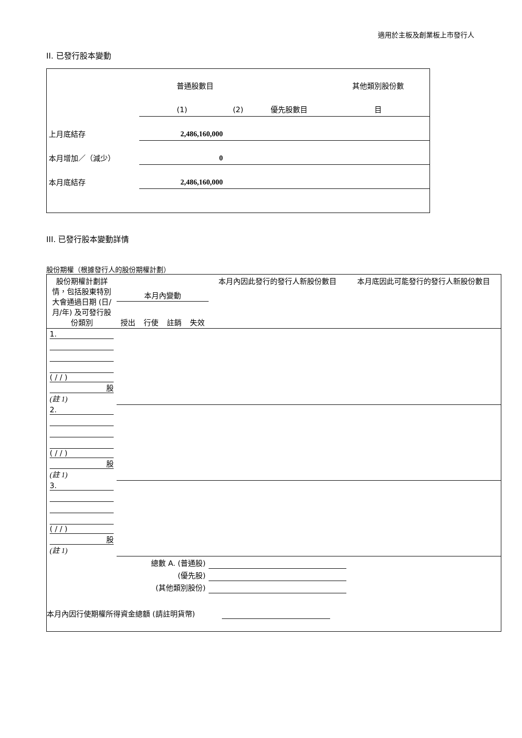適用於主板及創業板上市發行人
II. 已發行股本變動
| | 普通股數目 | | | 其他類別股份數 |
| | (1) | (2) | 優先股數目 | 目 |
| 上月底結存 | 2,486,160,000 | | | |
| 本月增加／（減少） | 0 | | | |
| 本月底結存 | 2,486,160,000 | | | |
III. 已發行股本變動詳情
股份期權（根據發行人的股份期權計劃）
| 股份期權計劃詳情，包括股東特別大會通過日期 (日/月/年) 及可發行股份類別 | 本月內變動 | | | | 本月內因此發行的發行人新股份數目 | 本月底因此可能發行的發行人新股份數目 |
| | 授出 | 行使 | 註銷 | 失效 | | |
| 1. ( / / ) 股 (註 1) | | | | | | |
| 2. ( / / ) 股 (註 1) | | | | | | |
| 3. ( / / ) 股 (註 1) | | | | | | |
| 總數 A. (普通股) | | | | | | |
| (優先股) | | | | | | |
| (其他類別股份) | | | | | | |
| 本月內因行使期權所得資金總額 (請註明貨幣) | | | | | | |